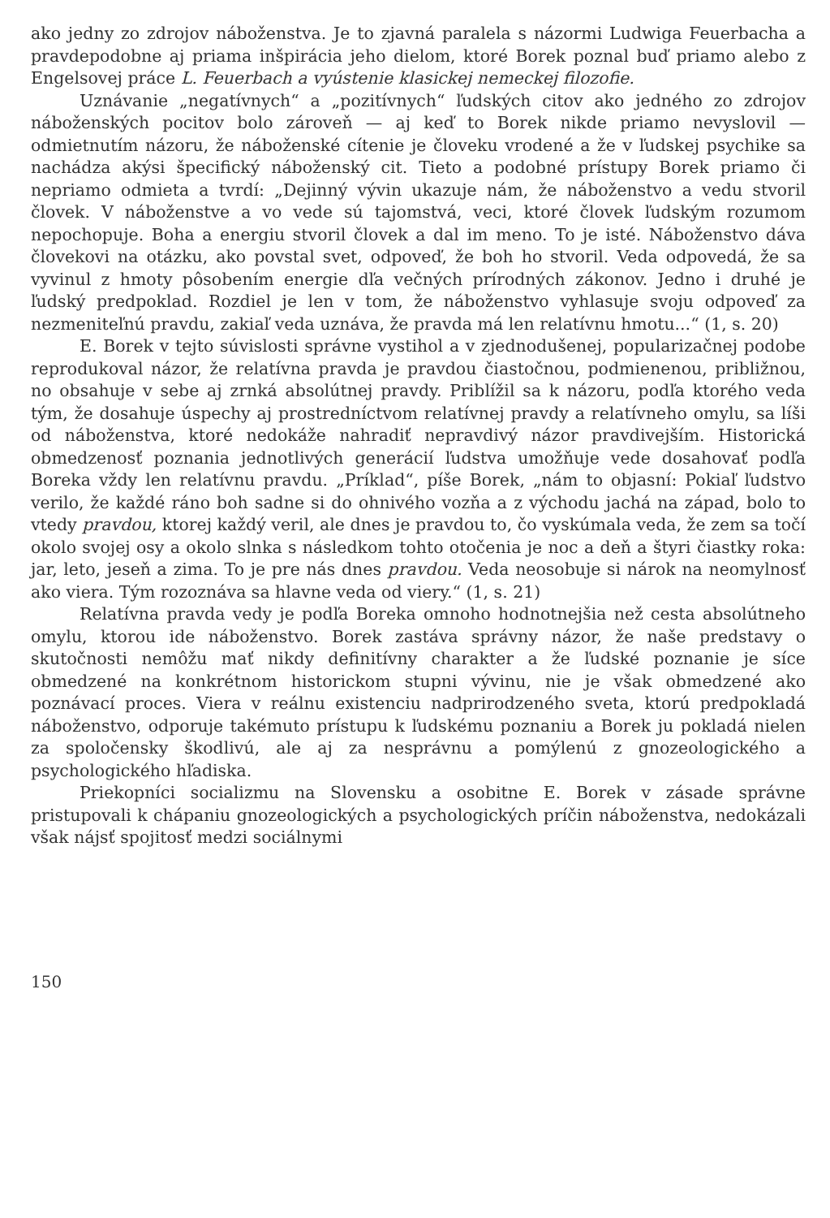ako jedny zo zdrojov náboženstva. Je to zjavná paralela s názormi Ludwiga Feuerbacha a pravdepodobne aj priama inšpirácia jeho dielom, ktoré Borek poznal buď priamo alebo z Engelsovej práce L. Feuerbach a vyústenie klasickej nemeckej filozofie.
Uznávanie „negatívnych“ a „pozitívnych“ ľudských citov ako jedného zo zdrojov náboženských pocitov bolo zároveň — aj keď to Borek nikde priamo nevyslovil — odmietnutím názoru, že náboženské cítenie je človeku vrodené a že v ľudskej psychike sa nachádza akýsi špecifický náboženský cit. Tieto a podobné prístupy Borek priamo či nepriamo odmieta a tvrdí: „Dejinný vývin ukazuje nám, že náboženstvo a vedu stvoril človek. V náboženstve a vo vede sú tajomstvá, veci, ktoré človek ľudským rozumom nepochopuje. Boha a energiu stvoril človek a dal im meno. To je isté. Náboženstvo dáva človekovi na otázku, ako povstal svet, odpoveď, že boh ho stvoril. Veda odpovedá, že sa vyvinul z hmoty pôsobením energie dľa večných prírodných zákonov. Jedno i druhé je ľudský predpoklad. Rozdiel je len v tom, že náboženstvo vyhlasuje svoju odpoveď za nezmeniteľnú pravdu, zakiaľ veda uznáva, že pravda má len relatívnu hmotu...“ (1, s. 20)
E. Borek v tejto súvislosti správne vystihol a v zjednodušenej, popularizačnej podobe reprodukoval názor, že relatívna pravda je pravdou čiastočnou, podmienenou, približnou, no obsahuje v sebe aj zrnká absolútnej pravdy. Priblížil sa k názoru, podľa ktorého veda tým, že dosahuje úspechy aj prostredníctvom relatívnej pravdy a relatívneho omylu, sa líši od náboženstva, ktoré nedokáže nahradiť nepravdivý názor pravdivejším. Historická obmedzenosť poznania jednotlivých generácií ľudstva umožňuje vede dosahovať podľa Boreka vždy len relatívnu pravdu. „Príklad“, píše Borek, „nám to objasní: Pokiaľ ľudstvo verilo, že každé ráno boh sadne si do ohnivého vozňa a z východu jachá na západ, bolo to vtedy pravdou, ktorej každý veril, ale dnes je pravdou to, čo vyskúmala veda, že zem sa točí okolo svojej osy a okolo slnka s následkom tohto otočenia je noc a deň a štyri čiastky roka: jar, leto, jeseň a zima. To je pre nás dnes pravdou. Veda neosobuje si nárok na neomylnosť ako viera. Tým rozoznáva sa hlavne veda od viery.“ (1, s. 21)
Relatívna pravda vedy je podľa Boreka omnoho hodnotnejšia než cesta absolútneho omylu, ktorou ide náboženstvo. Borek zastáva správny názor, že naše predstavy o skutočnosti nemôžu mať nikdy definitívny charakter a že ľudské poznanie je síce obmedzené na konkrétnom historickom stupni vývinu, nie je však obmedzené ako poznávací proces. Viera v reálnu existenciu nadprirodzeného sveta, ktorú predpokladá náboženstvo, odporuje takémuto prístupu k ľudskému poznaniu a Borek ju pokladá nielen za spoločensky škodlivú, ale aj za nesprávnu a pomýlenú z gnozeologického a psychologického hľadiska.
Priekopníci socializmu na Slovensku a osobitne E. Borek v zásade správne pristupovali k chápaniu gnozeologických a psychologických príčin náboženstva, nedokázali však nájsť spojitosť medzi sociálnymi
150